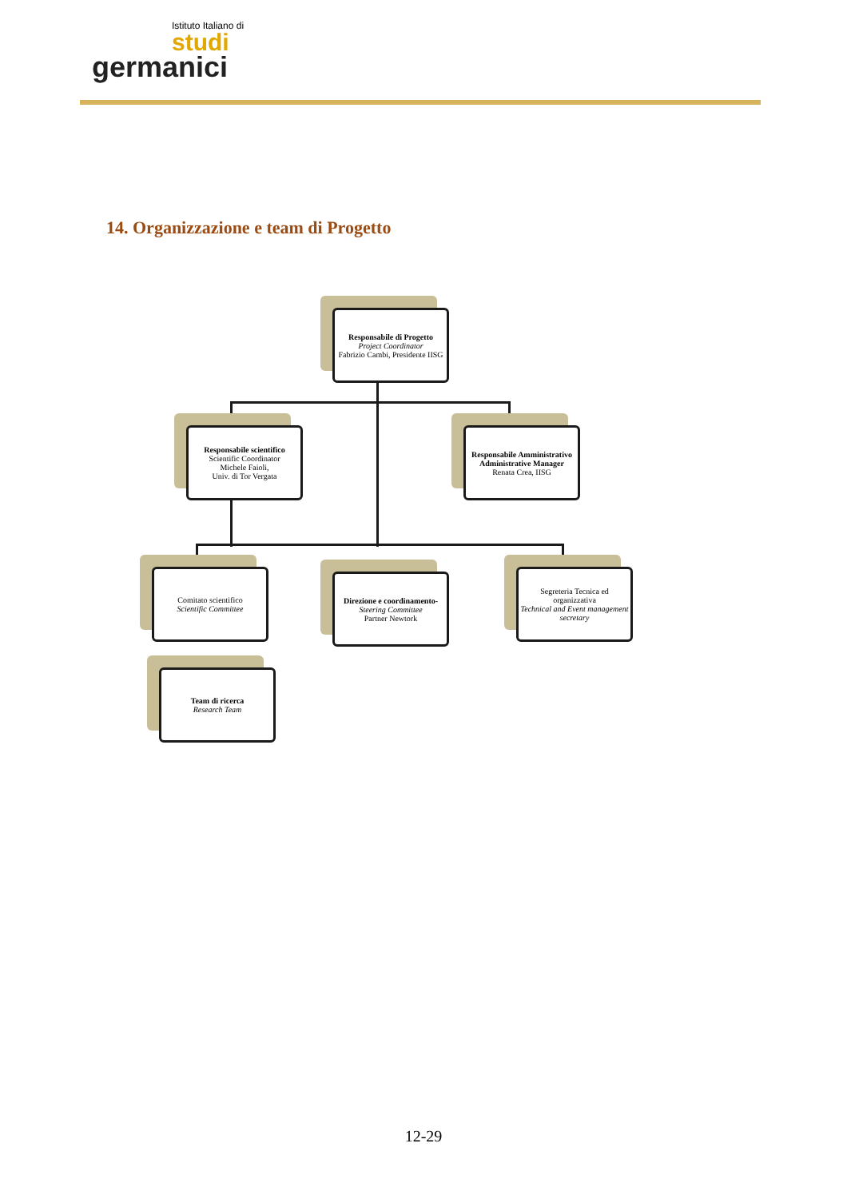Istituto Italiano di
studi
germanici
14. Organizzazione e team di Progetto
Responsabile di Progetto
Project Coordinator
Fabrizio Cambi, Presidente IISG
Responsabile scientifico
Scientific Coordinator
Michele Faioli,
Univ. di Tor Vergata
Responsabile Amministrativo
Administrative Manager
Renata Crea, IISG
Comitato scientifico
Scientific Committee
Direzione e coordinamento-
Steering Committee
Partner Newtork
Segreteria Tecnica ed organizzativa
Technical and Event management secretary
Team di ricerca
Research Team
12-29